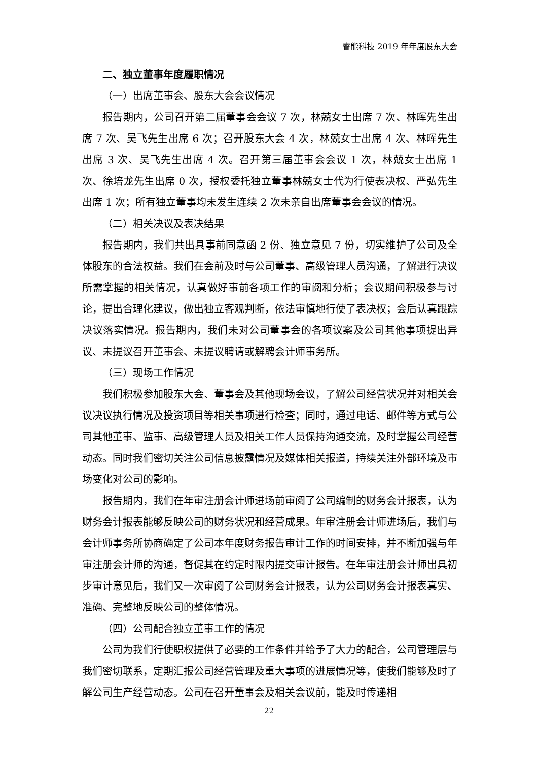睿能科技 2019 年年度股东大会
二、独立董事年度履职情况
（一）出席董事会、股东大会会议情况
报告期内，公司召开第二届董事会会议 7 次，林兢女士出席 7 次、林晖先生出席 7 次、吴飞先生出席 6 次；召开股东大会 4 次，林兢女士出席 4 次、林晖先生出席 3 次、吴飞先生出席 4 次。召开第三届董事会会议 1 次，林兢女士出席 1 次、徐培龙先生出席 0 次，授权委托独立董事林兢女士代为行使表决权、严弘先生出席 1 次；所有独立董事均未发生连续 2 次未亲自出席董事会会议的情况。
（二）相关决议及表决结果
报告期内，我们共出具事前同意函 2 份、独立意见 7 份，切实维护了公司及全体股东的合法权益。我们在会前及时与公司董事、高级管理人员沟通，了解进行决议所需掌握的相关情况，认真做好事前各项工作的审阅和分析；会议期间积极参与讨论，提出合理化建议，做出独立客观判断，依法审慎地行使了表决权；会后认真跟踪决议落实情况。报告期内，我们未对公司董事会的各项议案及公司其他事项提出异议、未提议召开董事会、未提议聘请或解聘会计师事务所。
（三）现场工作情况
我们积极参加股东大会、董事会及其他现场会议，了解公司经营状况并对相关会议决议执行情况及投资项目等相关事项进行检查；同时，通过电话、邮件等方式与公司其他董事、监事、高级管理人员及相关工作人员保持沟通交流，及时掌握公司经营动态。同时我们密切关注公司信息披露情况及媒体相关报道，持续关注外部环境及市场变化对公司的影响。
报告期内，我们在年审注册会计师进场前审阅了公司编制的财务会计报表，认为财务会计报表能够反映公司的财务状况和经营成果。年审注册会计师进场后，我们与会计师事务所协商确定了公司本年度财务报告审计工作的时间安排，并不断加强与年审注册会计师的沟通，督促其在约定时限内提交审计报告。在年审注册会计师出具初步审计意见后，我们又一次审阅了公司财务会计报表，认为公司财务会计报表真实、准确、完整地反映公司的整体情况。
（四）公司配合独立董事工作的情况
公司为我们行使职权提供了必要的工作条件并给予了大力的配合，公司管理层与我们密切联系，定期汇报公司经营管理及重大事项的进展情况等，使我们能够及时了解公司生产经营动态。公司在召开董事会及相关会议前，能及时传递相
22